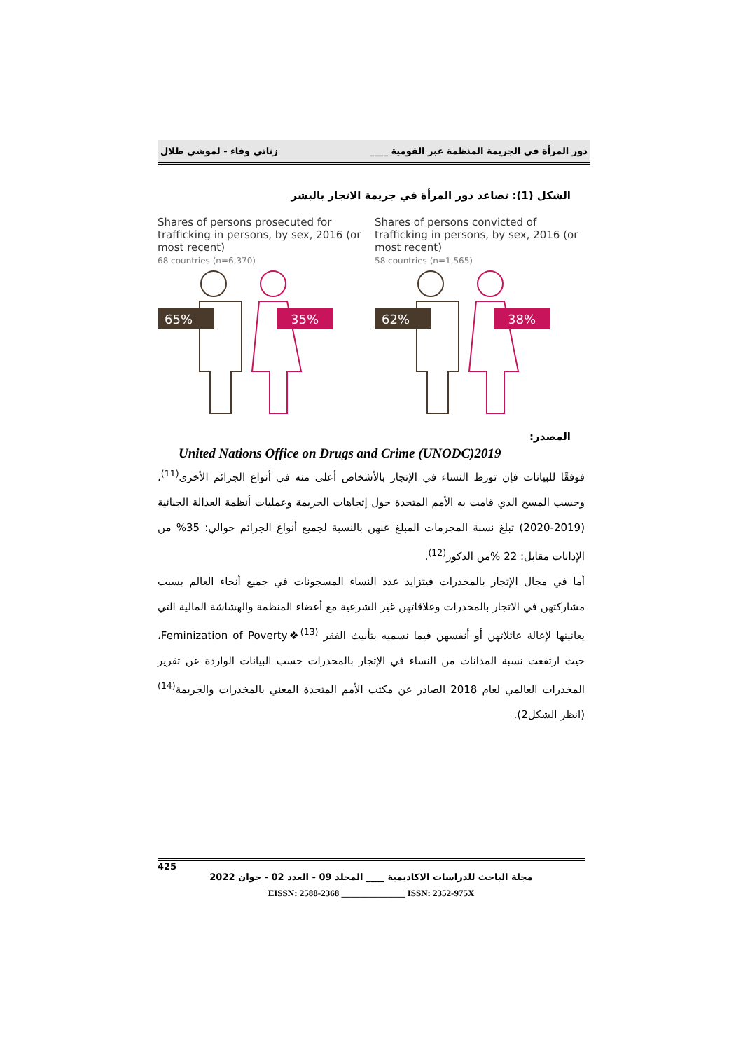دور المرأة في الجريمة المنظمة عبر القومية ____ زناتي وفاء - لموشي طلال
الشكل (1): تصاعد دور المرأة في جريمة الاتجار بالبشر
Shares of persons prosecuted for trafficking in persons, by sex, 2016 (or most recent)
68 countries (n=6,370)
65%
35%
Shares of persons convicted of trafficking in persons, by sex, 2016 (or most recent)
58 countries (n=1,565)
62%
38%
المصدر:
United Nations Office on Drugs and Crime (UNODC)2019
فوفقًا للبيانات فإن تورط النساء في الإتجار بالأشخاص أعلى منه في أنواع الجرائم الأخرى<sup>(11)</sup>، وحسب المسح الذي قامت به الأمم المتحدة حول إتجاهات الجريمة وعمليات أنظمة العدالة الجنائية (2019-2020) تبلغ نسبة المجرمات المبلغ عنهن بالنسبة لجميع أنواع الجرائم حوالي: 35% من الإدانات مقابل: 22 %من الذكور<sup>(12)</sup>.
أما في مجال الإتجار بالمخدرات فيتزايد عدد النساء المسجونات في جميع أنحاء العالم بسبب مشاركتهن في الاتجار بالمخدرات وعلاقاتهن غير الشرعية مع أعضاء المنظمة والهشاشة المالية التي يعانينها لإعالة عائلاتهن أو أنفسهن فيما نسميه بتأنيث الفقر Feminization of Poverty❖<sup>(13)</sup>، حيث ارتفعت نسبة المدانات من النساء في الإتجار بالمخدرات حسب البيانات الواردة عن تقرير المخدرات العالمي لعام 2018 الصادر عن مكتب الأمم المتحدة المعني بالمخدرات والجريمة<sup>(14)</sup> (انظر الشكل2).
425
مجلة الباحث للدراسات الاكاديمية ____ المجلد 09 - العدد 02 - جوان 2022
EISSN: 2588-2368 ______________ ISSN: 2352-975X